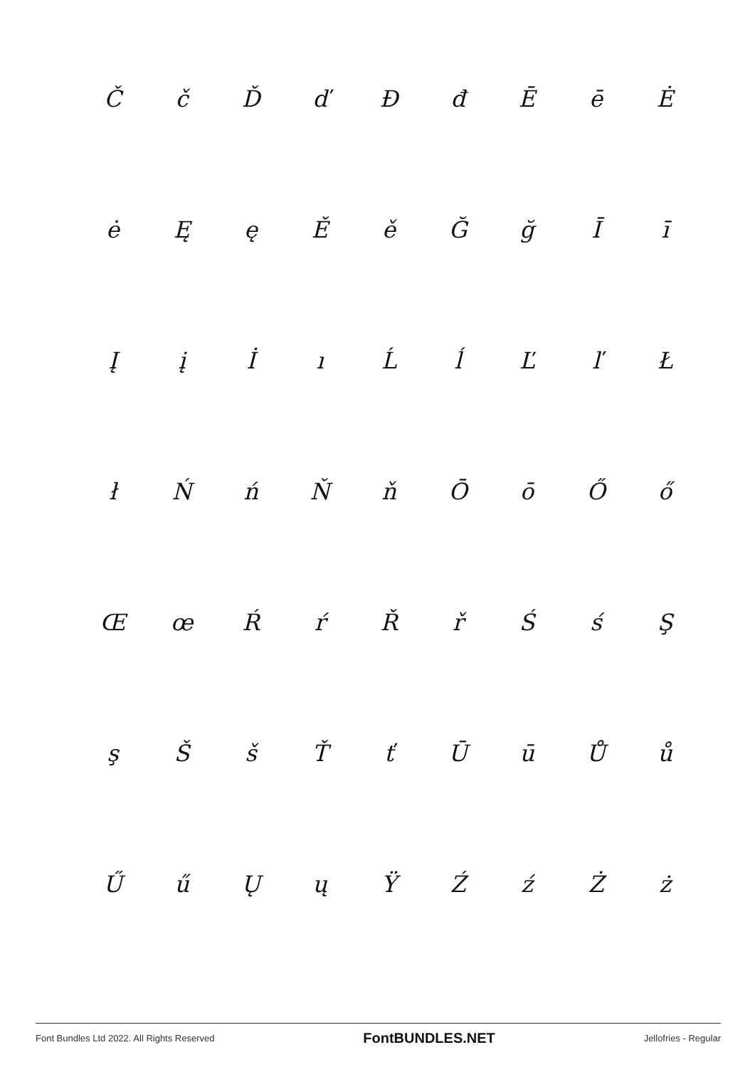ČčĎďĐđĒēĖ
ėĘęĚěĞğĪī
ĮįİıĹĺĽľŁ
łŃńŇňŌōŐő
ŒœŔŕŘřŚśŞ
şŠšŤťŪūŮů
ŰűŲųŸŹźŻż
Font Bundles Ltd 2022. All Rights Reserved FontBUNDLES.NET Jellofries - Regular